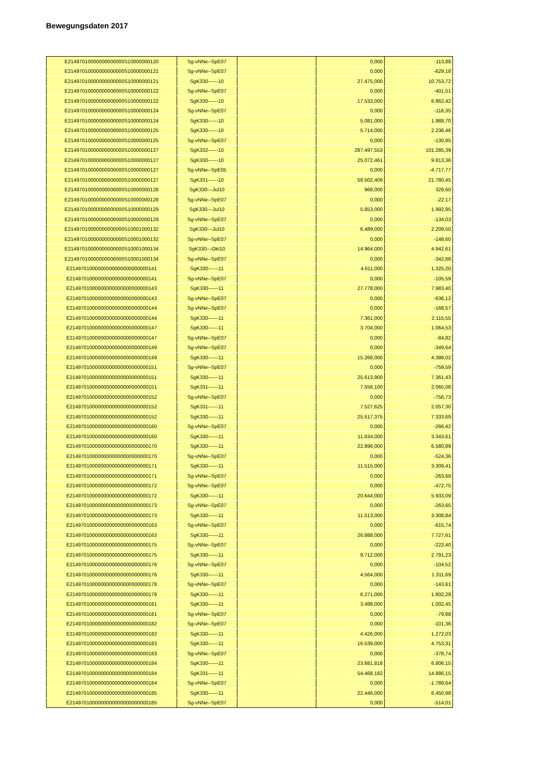Bewegungsdaten 2017
| E21497010000000000000S10000000120 | Sg-vNNe--SpE07 | | 0,000 | -113,88 |
| E21497010000000000000S10000000121 | Sg-vNNe--SpE07 | | 0,000 | -629,18 |
| E21497010000000000000S10000000121 | SgK330------10 | | 27.475,000 | 10.753,72 |
| E21497010000000000000S10000000122 | Sg-vNNe--SpE07 | | 0,000 | -401,51 |
| E21497010000000000000S10000000122 | SgK330------10 | | 17.533,000 | 6.862,42 |
| E21497010000000000000S10000000124 | Sg-vNNe--SpE07 | | 0,000 | -116,35 |
| E21497010000000000000S10000000124 | SgK330------10 | | 5.081,000 | 1.988,70 |
| E21497010000000000000S10000000125 | SgK330------10 | | 5.714,000 | 2.236,46 |
| E21497010000000000000S10000000125 | Sg-vNNe--SpE07 | | 0,000 | -130,85 |
| E21497010000000000000S10000000127 | SgK332------10 | | 287.497,553 | 101.285,39 |
| E21497010000000000000S10000000127 | SgK330------10 | | 25.072,461 | 9.813,36 |
| E21497010000000000000S10000000127 | Sg-vNNe--SpE05 | | 0,000 | -4.717,77 |
| E21497010000000000000S10000000127 | SgK331------10 | | 58.502,409 | 21.780,45 |
| E21497010000000000000S10000000128 | SgK330---Jul10 | | 968,000 | 329,60 |
| E21497010000000000000S10000000128 | Sg-vNNe--SpE07 | | 0,000 | -22,17 |
| E21497010000000000000S10000000129 | SgK330---Jul10 | | 5.853,000 | 1.992,95 |
| E21497010000000000000S10000000129 | Sg-vNNe--SpE07 | | 0,000 | -134,03 |
| E21497010000000000000S10001000132 | SgK330---Jul10 | | 6.489,000 | 2.209,50 |
| E21497010000000000000S10001000132 | Sg-vNNe--SpE07 | | 0,000 | -148,60 |
| E21497010000000000000S10001000134 | SgK330---Okt10 | | 14.964,000 | 4.942,61 |
| E21497010000000000000S10001000134 | Sg-vNNe--SpE07 | | 0,000 | -342,68 |
| E2149701000000000000000000000141 | SgK330------11 | | 4.611,000 | 1.325,20 |
| E2149701000000000000000000000141 | Sg-vNNe--SpE07 | | 0,000 | -105,59 |
| E2149701000000000000000000000143 | SgK330------11 | | 27.778,000 | 7.983,40 |
| E2149701000000000000000000000143 | Sg-vNNe--SpE07 | | 0,000 | -636,12 |
| E2149701000000000000000000000144 | Sg-vNNe--SpE07 | | 0,000 | -168,57 |
| E2149701000000000000000000000144 | SgK330------11 | | 7.361,000 | 2.115,55 |
| E2149701000000000000000000000147 | SgK330------11 | | 3.704,000 | 1.064,53 |
| E2149701000000000000000000000147 | Sg-vNNe--SpE07 | | 0,000 | -84,82 |
| E2149701000000000000000000000149 | Sg-vNNe--SpE07 | | 0,000 | -349,64 |
| E2149701000000000000000000000149 | SgK330------11 | | 15.268,000 | 4.388,02 |
| E2149701000000000000000000000151 | Sg-vNNe--SpE07 | | 0,000 | -759,59 |
| E2149701000000000000000000000151 | SgK330------11 | | 25.613,900 | 7.361,43 |
| E2149701000000000000000000000151 | SgK331------11 | | 7.556,100 | 2.065,08 |
| E2149701000000000000000000000152 | Sg-vNNe--SpE07 | | 0,000 | -756,73 |
| E2149701000000000000000000000152 | SgK331------11 | | 7.527,625 | 2.057,30 |
| E2149701000000000000000000000152 | SgK330------11 | | 25.517,375 | 7.333,69 |
| E2149701000000000000000000000160 | Sg-vNNe--SpE07 | | 0,000 | -266,42 |
| E2149701000000000000000000000160 | SgK330------11 | | 11.634,000 | 3.343,61 |
| E2149701000000000000000000000170 | SgK330------11 | | 22.898,000 | 6.580,89 |
| E2149701000000000000000000000170 | Sg-vNNe--SpE07 | | 0,000 | -524,36 |
| E2149701000000000000000000000171 | SgK330------11 | | 11.515,000 | 3.309,41 |
| E2149701000000000000000000000171 | Sg-vNNe--SpE07 | | 0,000 | -263,69 |
| E2149701000000000000000000000172 | Sg-vNNe--SpE07 | | 0,000 | -472,75 |
| E2149701000000000000000000000172 | SgK330------11 | | 20.644,000 | 5.933,09 |
| E2149701000000000000000000000173 | Sg-vNNe--SpE07 | | 0,000 | -263,65 |
| E2149701000000000000000000000173 | SgK330------11 | | 11.513,000 | 3.308,84 |
| E2149701000000000000000000000163 | Sg-vNNe--SpE07 | | 0,000 | -615,74 |
| E2149701000000000000000000000163 | SgK330------11 | | 26.888,000 | 7.727,61 |
| E2149701000000000000000000000175 | Sg-vNNe--SpE07 | | 0,000 | -222,40 |
| E2149701000000000000000000000175 | SgK330------11 | | 9.712,000 | 2.791,23 |
| E2149701000000000000000000000176 | Sg-vNNe--SpE07 | | 0,000 | -104,52 |
| E2149701000000000000000000000176 | SgK330------11 | | 4.564,000 | 1.311,69 |
| E2149701000000000000000000000178 | Sg-vNNe--SpE07 | | 0,000 | -143,61 |
| E2149701000000000000000000000178 | SgK330------11 | | 6.271,000 | 1.802,29 |
| E2149701000000000000000000000181 | SgK330------11 | | 3.488,000 | 1.002,45 |
| E2149701000000000000000000000181 | Sg-vNNe--SpE07 | | 0,000 | -79,88 |
| E2149701000000000000000000000182 | Sg-vNNe--SpE07 | | 0,000 | -101,36 |
| E2149701000000000000000000000182 | SgK330------11 | | 4.426,000 | 1.272,03 |
| E2149701000000000000000000000183 | SgK330------11 | | 16.539,000 | 4.753,31 |
| E2149701000000000000000000000183 | Sg-vNNe--SpE07 | | 0,000 | -378,74 |
| E2149701000000000000000000000184 | SgK330------11 | | 23.681,818 | 6.806,15 |
| E2149701000000000000000000000184 | SgK331------11 | | 54.468,182 | 14.886,15 |
| E2149701000000000000000000000184 | Sg-vNNe--SpE07 | | 0,000 | -1.789,64 |
| E2149701000000000000000000000185 | SgK330------11 | | 22.446,000 | 6.450,98 |
| E2149701000000000000000000000185 | Sg-vNNe--SpE07 | | 0,000 | -514,01 |